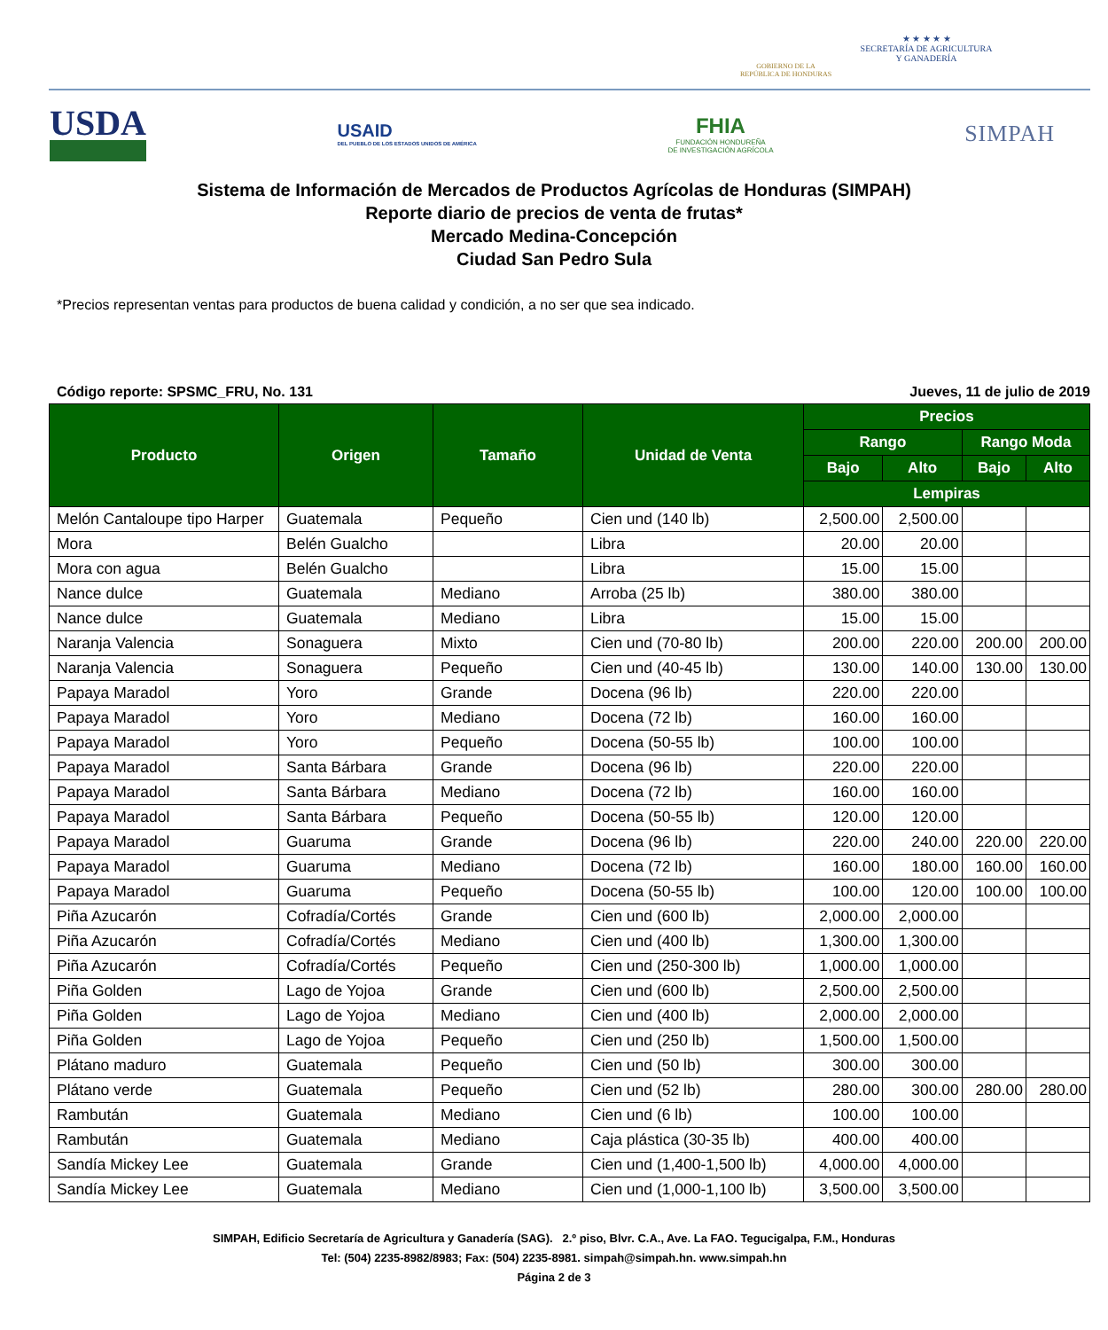GOBIERNO DE LA
REPÚBLICA DE HONDURAS
★ ★ ★ ★ ★
SECRETARÍA DE AGRICULTURA
Y GANADERÍA
USDA
USAID
DEL PUEBLO DE LOS ESTADOS UNIDOS DE AMÉRICA
FHIA
FUNDACIÓN HONDUREÑA
DE INVESTIGACIÓN AGRÍCOLA
SIMPAH
Sistema de Información de Mercados de Productos Agrícolas de Honduras (SIMPAH)
Reporte diario de precios de venta de frutas*
Mercado Medina-Concepción
Ciudad San Pedro Sula
*Precios representan ventas para productos de buena calidad y condición, a no ser que sea indicado.
Código reporte: SPSMC_FRU, No. 131 Jueves, 11 de julio de 2019
| Producto | Origen | Tamaño | Unidad de Venta | Precios | | | |
| --- | --- | --- | --- | --- | --- | --- | --- |
| | | | | Rango | | Rango Moda | |
| | | | | Bajo | Alto | Bajo | Alto |
| | | | | Lempiras | | | |
| Melón Cantaloupe tipo Harper | Guatemala | Pequeño | Cien und (140 lb) | 2,500.00 | 2,500.00 | | |
| Mora | Belén Gualcho | | Libra | 20.00 | 20.00 | | |
| Mora con agua | Belén Gualcho | | Libra | 15.00 | 15.00 | | |
| Nance dulce | Guatemala | Mediano | Arroba (25 lb) | 380.00 | 380.00 | | |
| Nance dulce | Guatemala | Mediano | Libra | 15.00 | 15.00 | | |
| Naranja Valencia | Sonaguera | Mixto | Cien und (70-80 lb) | 200.00 | 220.00 | 200.00 | 200.00 |
| Naranja Valencia | Sonaguera | Pequeño | Cien und (40-45 lb) | 130.00 | 140.00 | 130.00 | 130.00 |
| Papaya Maradol | Yoro | Grande | Docena (96 lb) | 220.00 | 220.00 | | |
| Papaya Maradol | Yoro | Mediano | Docena (72 lb) | 160.00 | 160.00 | | |
| Papaya Maradol | Yoro | Pequeño | Docena (50-55 lb) | 100.00 | 100.00 | | |
| Papaya Maradol | Santa Bárbara | Grande | Docena (96 lb) | 220.00 | 220.00 | | |
| Papaya Maradol | Santa Bárbara | Mediano | Docena (72 lb) | 160.00 | 160.00 | | |
| Papaya Maradol | Santa Bárbara | Pequeño | Docena (50-55 lb) | 120.00 | 120.00 | | |
| Papaya Maradol | Guaruma | Grande | Docena (96 lb) | 220.00 | 240.00 | 220.00 | 220.00 |
| Papaya Maradol | Guaruma | Mediano | Docena (72 lb) | 160.00 | 180.00 | 160.00 | 160.00 |
| Papaya Maradol | Guaruma | Pequeño | Docena (50-55 lb) | 100.00 | 120.00 | 100.00 | 100.00 |
| Piña Azucarón | Cofradía/Cortés | Grande | Cien und (600 lb) | 2,000.00 | 2,000.00 | | |
| Piña Azucarón | Cofradía/Cortés | Mediano | Cien und (400 lb) | 1,300.00 | 1,300.00 | | |
| Piña Azucarón | Cofradía/Cortés | Pequeño | Cien und (250-300 lb) | 1,000.00 | 1,000.00 | | |
| Piña Golden | Lago de Yojoa | Grande | Cien und (600 lb) | 2,500.00 | 2,500.00 | | |
| Piña Golden | Lago de Yojoa | Mediano | Cien und (400 lb) | 2,000.00 | 2,000.00 | | |
| Piña Golden | Lago de Yojoa | Pequeño | Cien und (250 lb) | 1,500.00 | 1,500.00 | | |
| Plátano maduro | Guatemala | Pequeño | Cien und (50 lb) | 300.00 | 300.00 | | |
| Plátano verde | Guatemala | Pequeño | Cien und (52 lb) | 280.00 | 300.00 | 280.00 | 280.00 |
| Rambután | Guatemala | Mediano | Cien und (6 lb) | 100.00 | 100.00 | | |
| Rambután | Guatemala | Mediano | Caja plástica (30-35 lb) | 400.00 | 400.00 | | |
| Sandía Mickey Lee | Guatemala | Grande | Cien und (1,400-1,500 lb) | 4,000.00 | 4,000.00 | | |
| Sandía Mickey Lee | Guatemala | Mediano | Cien und (1,000-1,100 lb) | 3,500.00 | 3,500.00 | | |
SIMPAH, Edificio Secretaría de Agricultura y Ganadería (SAG). 2.º piso, Blvr. C.A., Ave. La FAO. Tegucigalpa, F.M., Honduras
Tel: (504) 2235-8982/8983; Fax: (504) 2235-8981. simpah@simpah.hn. www.simpah.hn
Página 2 de 3